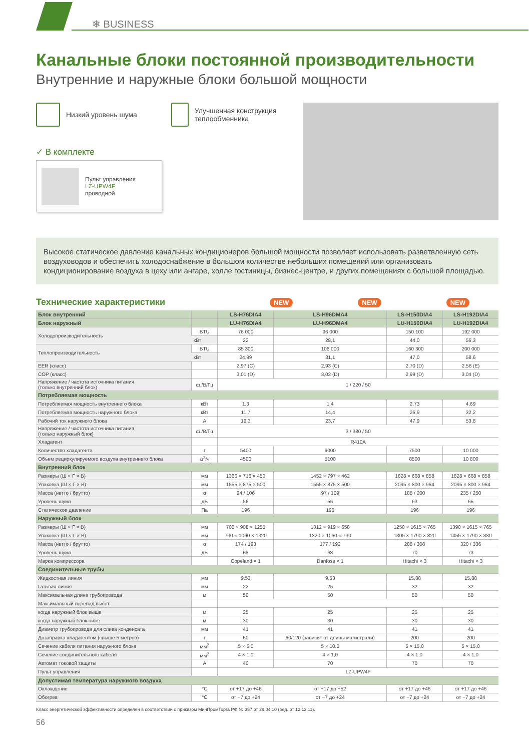❄ BUSINESS
Канальные блоки постоянной производительности
Внутренние и наружные блоки большой мощности
Низкий уровень шума Улучшенная конструкция теплообменника
✓ В комплекте
Пульт управления
LZ-UPW4F
проводной
Высокое статическое давление канальных кондиционеров большой мощности позволяет использовать разветвленную сеть воздуховодов и обеспечить холодоснабжение в большом количестве небольших помещений или организовать кондиционирование воздуха в цеху или ангаре, холле гостиницы, бизнес-центре, и других помещениях с большой площадью.
Технические характеристики
NEW NEW NEW
| Блок внутренний | | LS-H76DIA4 | LS-H96DMA4 | LS-H150DIA4 | LS-H192DIA4 |
| --- | --- | --- | --- | --- | --- |
| Блок наружный | | LU-H76DIA4 | LU-H96DMA4 | LU-H150DIA4 | LU-H192DIA4 |
| Холодопроизводительность | BTU | 76 000 | 96 000 | 150 100 | 192 000 |
| | кВт | 22 | 28,1 | 44,0 | 56,3 |
| Теплопроизводительность | BTU | 85 300 | 106 000 | 160 300 | 200 000 |
| | кВт | 24,99 | 31,1 | 47,0 | 58,6 |
| EER (класс) | | 2,97 (C) | 2,93 (C) | 2,70 (D) | 2,56 (E) |
| COP (класс) | | 3,01 (D) | 3,02 (D) | 2,99 (D) | 3,04 (D) |
| Напряжение / частота источника питания (только внутренний блок) | ф./В/Гц | 1 / 220 / 50 | | | |
| Потребляемая мощность | | | | | |
| Потребляемая мощность внутреннего блока | кВт | 1,3 | 1,4 | 2,73 | 4,69 |
| Потребляемая мощность наружного блока | кВт | 11,7 | 14,4 | 26,9 | 32,2 |
| Рабочий ток наружного блока | А | 19,3 | 23,7 | 47,9 | 53,8 |
| Напряжение / частота источника питания (только наружный блок) | ф./В/Гц | 3 / 380 / 50 | | | |
| Хладагент | | R410A | | | |
| Количество хладагента | г | 5400 | 6000 | 7500 | 10 000 |
| Объем рециркулируемого воздуха внутреннего блока | м<sup>3</sup>/ч | 4500 | 5100 | 8500 | 10 800 |
| Внутренний блок | | | | | |
| Размеры (Ш × Г × В) | мм | 1366 × 716 × 450 | 1452 × 797 × 462 | 1828 × 668 × 858 | 1828 × 668 × 858 |
| Упаковка (Ш × Г × В) | мм | 1555 × 875 × 500 | 1555 × 875 × 500 | 2095 × 800 × 964 | 2095 × 800 × 964 |
| Масса (нетто / брутто) | кг | 94 / 106 | 97 / 109 | 188 / 200 | 235 / 250 |
| Уровень шума | дБ | 56 | 56 | 63 | 65 |
| Статическое давление | Па | 196 | 196 | 196 | 196 |
| Наружный блок | | | | | |
| Размеры (Ш × Г × В) | мм | 700 × 908 × 1255 | 1312 × 919 × 658 | 1250 × 1615 × 765 | 1390 × 1615 × 765 |
| Упаковка (Ш × Г × В) | мм | 730 × 1060 × 1320 | 1320 × 1060 × 730 | 1305 × 1790 × 820 | 1455 × 1790 × 830 |
| Масса (нетто / брутто) | кг | 174 / 193 | 177 / 192 | 288 / 308 | 320 / 336 |
| Уровень шума | дБ | 68 | 68 | 70 | 73 |
| Марка компрессора | | Copeland × 1 | Danfoss × 1 | Hitachi × 3 | Hitachi × 3 |
| Соединительные трубы | | | | | |
| Жидкостная линия | мм | 9,53 | 9,53 | 15,88 | 15,88 |
| Газовая линия | мм | 22 | 25 | 32 | 32 |
| Максимальная длина трубопровода | м | 50 | 50 | 50 | 50 |
| Максимальный перепад высот | | | | | |
| когда наружный блок выше | м | 25 | 25 | 25 | 25 |
| когда наружный блок ниже | м | 30 | 30 | 30 | 30 |
| Диаметр трубопровода для слива конденсата | мм | 41 | 41 | 41 | 41 |
| Дозаправка хладагентом (свыше 5 метров) | г | 60 | 60/120 (зависит от длины магистрали) | 200 | 200 |
| Сечение кабеля питания наружного блока | мм<sup>2</sup> | 5 × 6,0 | 5 × 10,0 | 5 × 15,0 | 5 × 15,0 |
| Сечение соединительного кабеля | мм<sup>2</sup> | 4 × 1,0 | 4 × 1,0 | 4 × 1,0 | 4 × 1,0 |
| Автомат токовой защиты | А | 40 | 70 | 70 | 70 |
| Пульт управления | | LZ-UPW4F | | | |
| Допустимая температура наружного воздуха | | | | | |
| Охлаждение | °C | от +17 до +46 | от +17 до +52 | от +17 до +46 | от +17 до +46 |
| Обогрев | °C | от −7 до +24 | от −7 до +24 | от −7 до +24 | от −7 до +24 |
Класс энергетической эффективности определен в соответствии с приказом МинПромТорга РФ № 357 от 29.04.10 (ред. от 12.12.11).
56